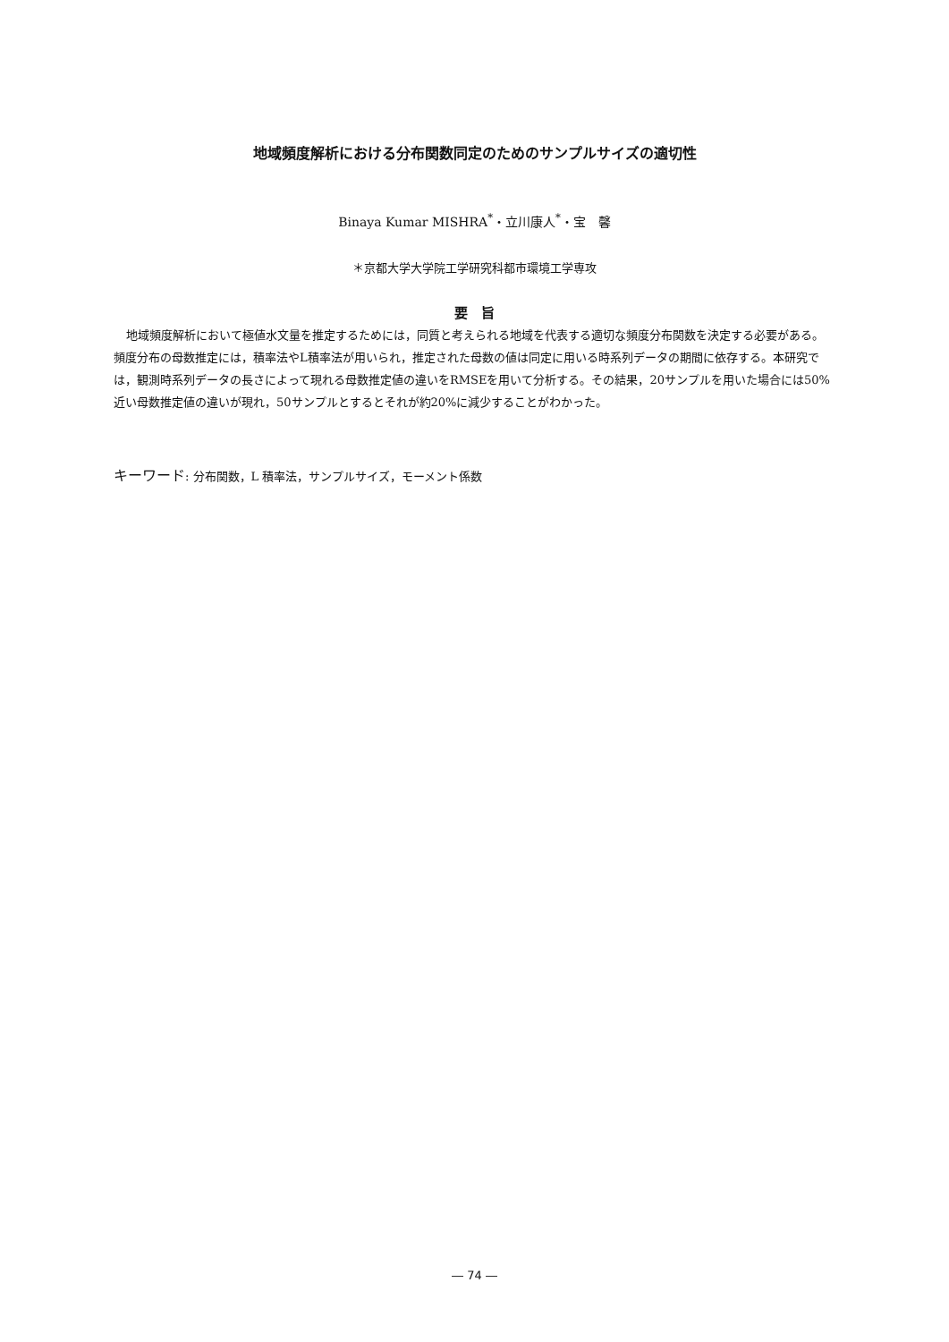地域頻度解析における分布関数同定のためのサンプルサイズの適切性
Binaya Kumar MISHRA<sup>*</sup>・立川康人<sup>*</sup>・宝　馨
＊京都大学大学院工学研究科都市環境工学専攻
要　旨
地域頻度解析において極値水文量を推定するためには，同質と考えられる地域を代表する適切な頻度分布関数を決定する必要がある。頻度分布の母数推定には，積率法やL積率法が用いられ，推定された母数の値は同定に用いる時系列データの期間に依存する。本研究では，観測時系列データの長さによって現れる母数推定値の違いをRMSEを用いて分析する。その結果，20サンプルを用いた場合には50%近い母数推定値の違いが現れ，50サンプルとするとそれが約20%に減少することがわかった。
キーワード: 分布関数，L 積率法，サンプルサイズ，モーメント係数
― 74 ―